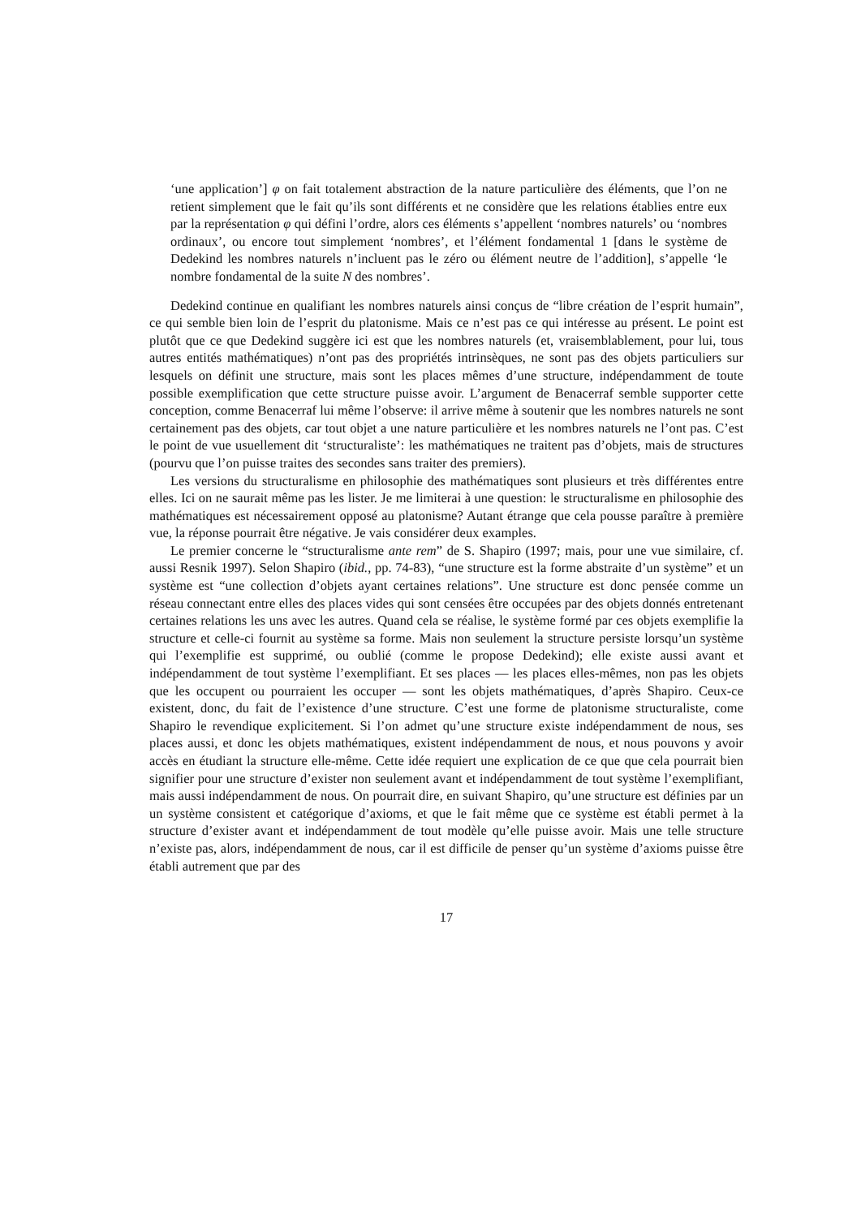‘une application’] φ on fait totalement abstraction de la nature particulière des éléments, que l’on ne retient simplement que le fait qu’ils sont différents et ne considère que les relations établies entre eux par la représentation φ qui défini l’ordre, alors ces éléments s’appellent ‘nombres naturels’ ou ‘nombres ordinaux’, ou encore tout simplement ‘nombres’, et l’élément fondamental 1 [dans le système de Dedekind les nombres naturels n’incluent pas le zéro ou élément neutre de l’addition], s’appelle ‘le nombre fondamental de la suite N des nombres’.
Dedekind continue en qualifiant les nombres naturels ainsi conçus de “libre création de l’esprit humain”, ce qui semble bien loin de l’esprit du platonisme. Mais ce n’est pas ce qui intéresse au présent. Le point est plutôt que ce que Dedekind suggère ici est que les nombres naturels (et, vraisemblablement, pour lui, tous autres entités mathématiques) n’ont pas des propriétés intrinsèques, ne sont pas des objets particuliers sur lesquels on définit une structure, mais sont les places mêmes d’une structure, indépendamment de toute possible exemplification que cette structure puisse avoir. L’argument de Benacerraf semble supporter cette conception, comme Benacerraf lui même l’observe: il arrive même à soutenir que les nombres naturels ne sont certainement pas des objets, car tout objet a une nature particulière et les nombres naturels ne l’ont pas. C’est le point de vue usuellement dit ‘structuraliste’: les mathématiques ne traitent pas d’objets, mais de structures (pourvu que l’on puisse traites des secondes sans traiter des premiers).
Les versions du structuralisme en philosophie des mathématiques sont plusieurs et très différentes entre elles. Ici on ne saurait même pas les lister. Je me limiterai à une question: le structuralisme en philosophie des mathématiques est nécessairement opposé au platonisme? Autant étrange que cela pousse paraître à première vue, la réponse pourrait être négative. Je vais considérer deux examples.
Le premier concerne le “structuralisme ante rem” de S. Shapiro (1997; mais, pour une vue similaire, cf. aussi Resnik 1997). Selon Shapiro (ibid., pp. 74-83), “une structure est la forme abstraite d’un système” et un système est “une collection d’objets ayant certaines relations”. Une structure est donc pensée comme un réseau connectant entre elles des places vides qui sont censées être occupées par des objets donnés entretenant certaines relations les uns avec les autres. Quand cela se réalise, le système formé par ces objets exemplifie la structure et celle-ci fournit au système sa forme. Mais non seulement la structure persiste lorsqu’un système qui l’exemplifie est supprimé, ou oublié (comme le propose Dedekind); elle existe aussi avant et indépendamment de tout système l’exemplifiant. Et ses places — les places elles-mêmes, non pas les objets que les occupent ou pourraient les occuper — sont les objets mathématiques, d’après Shapiro. Ceux-ce existent, donc, du fait de l’existence d’une structure. C’est une forme de platonisme structuraliste, come Shapiro le revendique explicitement. Si l’on admet qu’une structure existe indépendamment de nous, ses places aussi, et donc les objets mathématiques, existent indépendamment de nous, et nous pouvons y avoir accès en étudiant la structure elle-même. Cette idée requiert une explication de ce que que cela pourrait bien signifier pour une structure d’exister non seulement avant et indépendamment de tout système l’exemplifiant, mais aussi indépendamment de nous. On pourrait dire, en suivant Shapiro, qu’une structure est définies par un un système consistent et catégorique d’axioms, et que le fait même que ce système est établi permet à la structure d’exister avant et indépendamment de tout modèle qu’elle puisse avoir. Mais une telle structure n’existe pas, alors, indépendamment de nous, car il est difficile de penser qu’un système d’axioms puisse être établi autrement que par des
17